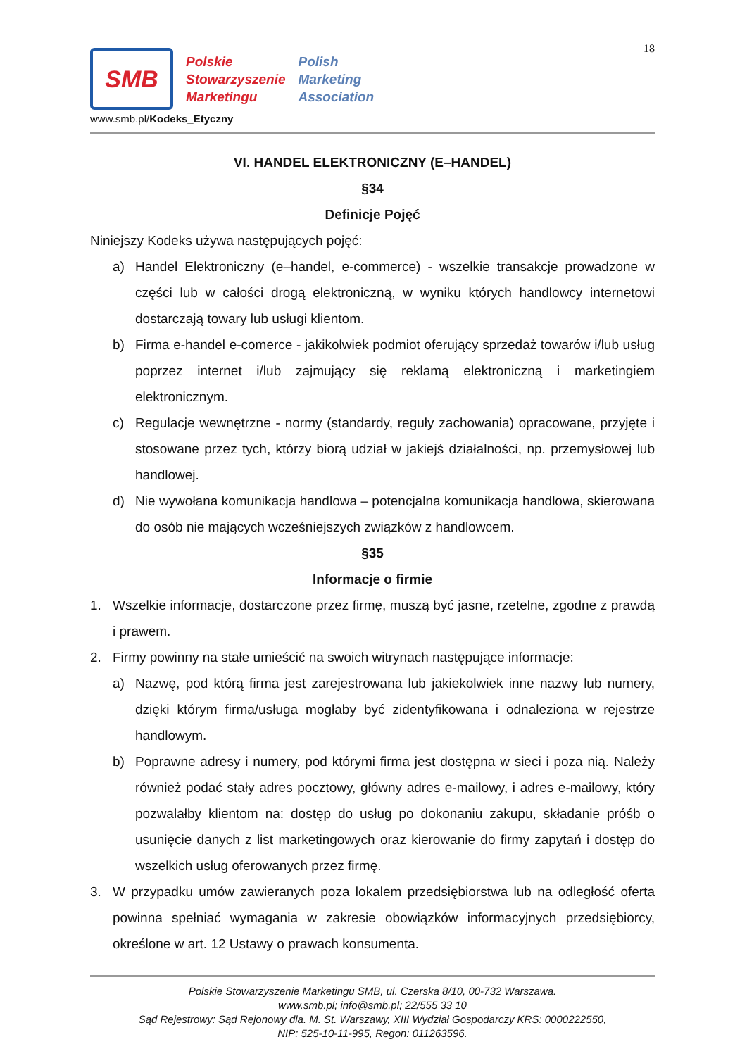18
SMB
Polskie
Stowarzyszenie
Marketingu
Polish
Marketing
Association
www.smb.pl/Kodeks_Etyczny
VI. HANDEL ELEKTRONICZNY (E–HANDEL)
§34
Definicje Pojęć
Niniejszy Kodeks używa następujących pojęć:
a) Handel Elektroniczny (e–handel, e-commerce) - wszelkie transakcje prowadzone w części lub w całości drogą elektroniczną, w wyniku których handlowcy internetowi dostarczają towary lub usługi klientom.
b) Firma e-handel e-comerce - jakikolwiek podmiot oferujący sprzedaż towarów i/lub usług poprzez internet i/lub zajmujący się reklamą elektroniczną i marketingiem elektronicznym.
c) Regulacje wewnętrzne - normy (standardy, reguły zachowania) opracowane, przyjęte i stosowane przez tych, którzy biorą udział w jakiejś działalności, np. przemysłowej lub handlowej.
d) Nie wywołana komunikacja handlowa – potencjalna komunikacja handlowa, skierowana do osób nie mających wcześniejszych związków z handlowcem.
§35
Informacje o firmie
1. Wszelkie informacje, dostarczone przez firmę, muszą być jasne, rzetelne, zgodne z prawdą i prawem.
2. Firmy powinny na stałe umieścić na swoich witrynach następujące informacje:
a) Nazwę, pod którą firma jest zarejestrowana lub jakiekolwiek inne nazwy lub numery, dzięki którym firma/usługa mogłaby być zidentyfikowana i odnaleziona w rejestrze handlowym.
b) Poprawne adresy i numery, pod którymi firma jest dostępna w sieci i poza nią. Należy również podać stały adres pocztowy, główny adres e-mailowy, i adres e-mailowy, który pozwalałby klientom na: dostęp do usług po dokonaniu zakupu, składanie próśb o usunięcie danych z list marketingowych oraz kierowanie do firmy zapytań i dostęp do wszelkich usług oferowanych przez firmę.
3. W przypadku umów zawieranych poza lokalem przedsiębiorstwa lub na odległość oferta powinna spełniać wymagania w zakresie obowiązków informacyjnych przedsiębiorcy, określone w art. 12 Ustawy o prawach konsumenta.
Polskie Stowarzyszenie Marketingu SMB, ul. Czerska 8/10, 00-732 Warszawa.
www.smb.pl; info@smb.pl; 22/555 33 10
Sąd Rejestrowy: Sąd Rejonowy dla. M. St. Warszawy, XIII Wydział Gospodarczy KRS: 0000222550,
NIP: 525-10-11-995, Regon: 011263596.